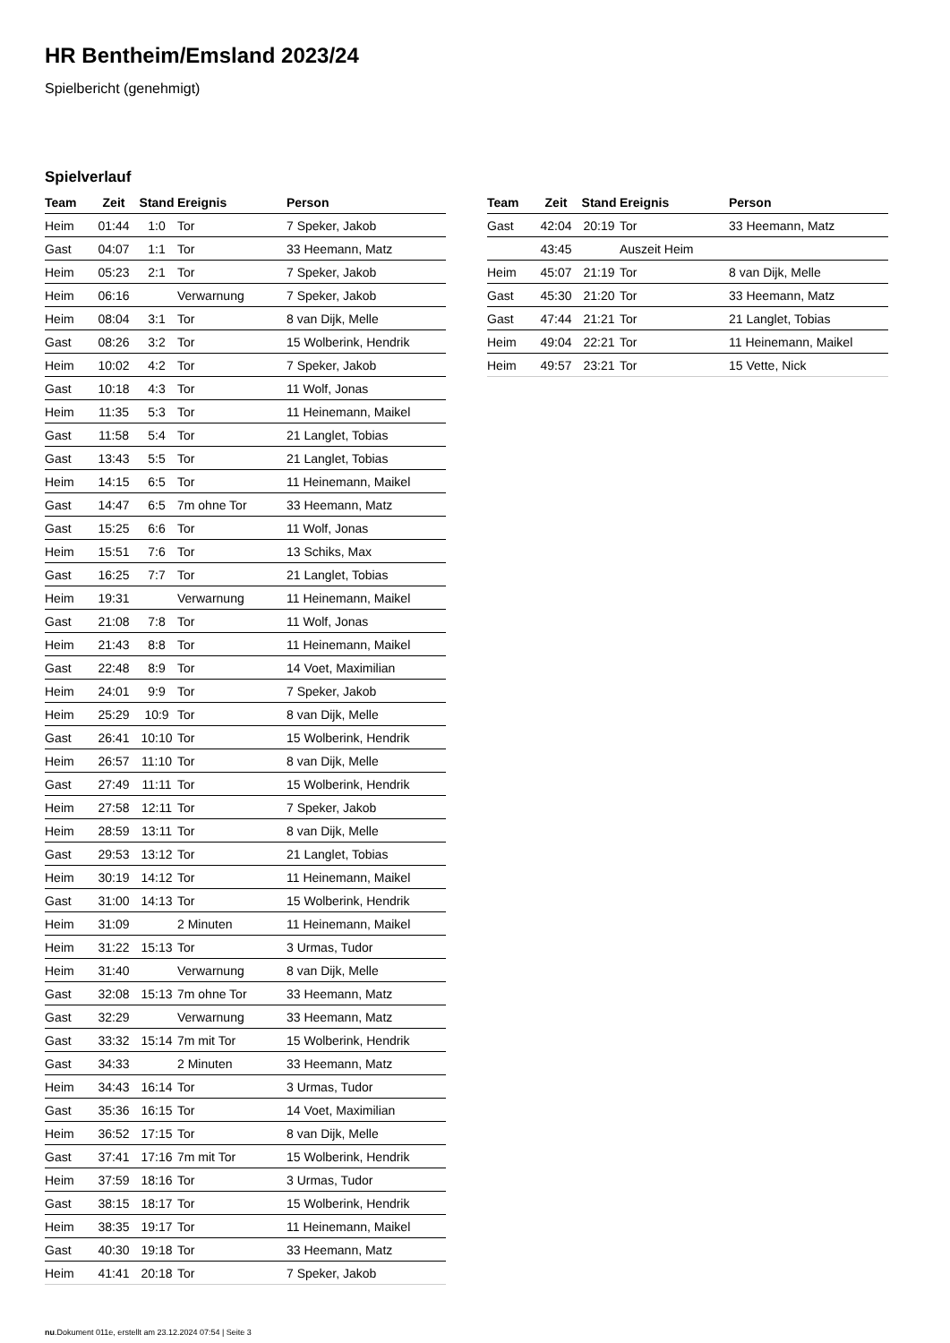HR Bentheim/Emsland 2023/24
Spielbericht (genehmigt)
Spielverlauf
| Team | Zeit | Stand | Ereignis | Person |
| --- | --- | --- | --- | --- |
| Heim | 01:44 | 1:0 | Tor | 7 Speker, Jakob |
| Gast | 04:07 | 1:1 | Tor | 33 Heemann, Matz |
| Heim | 05:23 | 2:1 | Tor | 7 Speker, Jakob |
| Heim | 06:16 | | Verwarnung | 7 Speker, Jakob |
| Heim | 08:04 | 3:1 | Tor | 8 van Dijk, Melle |
| Gast | 08:26 | 3:2 | Tor | 15 Wolberink, Hendrik |
| Heim | 10:02 | 4:2 | Tor | 7 Speker, Jakob |
| Gast | 10:18 | 4:3 | Tor | 11 Wolf, Jonas |
| Heim | 11:35 | 5:3 | Tor | 11 Heinemann, Maikel |
| Gast | 11:58 | 5:4 | Tor | 21 Langlet, Tobias |
| Gast | 13:43 | 5:5 | Tor | 21 Langlet, Tobias |
| Heim | 14:15 | 6:5 | Tor | 11 Heinemann, Maikel |
| Gast | 14:47 | 6:5 | 7m ohne Tor | 33 Heemann, Matz |
| Gast | 15:25 | 6:6 | Tor | 11 Wolf, Jonas |
| Heim | 15:51 | 7:6 | Tor | 13 Schiks, Max |
| Gast | 16:25 | 7:7 | Tor | 21 Langlet, Tobias |
| Heim | 19:31 | | Verwarnung | 11 Heinemann, Maikel |
| Gast | 21:08 | 7:8 | Tor | 11 Wolf, Jonas |
| Heim | 21:43 | 8:8 | Tor | 11 Heinemann, Maikel |
| Gast | 22:48 | 8:9 | Tor | 14 Voet, Maximilian |
| Heim | 24:01 | 9:9 | Tor | 7 Speker, Jakob |
| Heim | 25:29 | 10:9 | Tor | 8 van Dijk, Melle |
| Gast | 26:41 | 10:10 | Tor | 15 Wolberink, Hendrik |
| Heim | 26:57 | 11:10 | Tor | 8 van Dijk, Melle |
| Gast | 27:49 | 11:11 | Tor | 15 Wolberink, Hendrik |
| Heim | 27:58 | 12:11 | Tor | 7 Speker, Jakob |
| Heim | 28:59 | 13:11 | Tor | 8 van Dijk, Melle |
| Gast | 29:53 | 13:12 | Tor | 21 Langlet, Tobias |
| Heim | 30:19 | 14:12 | Tor | 11 Heinemann, Maikel |
| Gast | 31:00 | 14:13 | Tor | 15 Wolberink, Hendrik |
| Heim | 31:09 | | 2 Minuten | 11 Heinemann, Maikel |
| Heim | 31:22 | 15:13 | Tor | 3 Urmas, Tudor |
| Heim | 31:40 | | Verwarnung | 8 van Dijk, Melle |
| Gast | 32:08 | 15:13 | 7m ohne Tor | 33 Heemann, Matz |
| Gast | 32:29 | | Verwarnung | 33 Heemann, Matz |
| Gast | 33:32 | 15:14 | 7m mit Tor | 15 Wolberink, Hendrik |
| Gast | 34:33 | | 2 Minuten | 33 Heemann, Matz |
| Heim | 34:43 | 16:14 | Tor | 3 Urmas, Tudor |
| Gast | 35:36 | 16:15 | Tor | 14 Voet, Maximilian |
| Heim | 36:52 | 17:15 | Tor | 8 van Dijk, Melle |
| Gast | 37:41 | 17:16 | 7m mit Tor | 15 Wolberink, Hendrik |
| Heim | 37:59 | 18:16 | Tor | 3 Urmas, Tudor |
| Gast | 38:15 | 18:17 | Tor | 15 Wolberink, Hendrik |
| Heim | 38:35 | 19:17 | Tor | 11 Heinemann, Maikel |
| Gast | 40:30 | 19:18 | Tor | 33 Heemann, Matz |
| Heim | 41:41 | 20:18 | Tor | 7 Speker, Jakob |
| Team | Zeit | Stand | Ereignis | Person |
| --- | --- | --- | --- | --- |
| Gast | 42:04 | 20:19 | Tor | 33 Heemann, Matz |
| | 43:45 | | Auszeit Heim | |
| Heim | 45:07 | 21:19 | Tor | 8 van Dijk, Melle |
| Gast | 45:30 | 21:20 | Tor | 33 Heemann, Matz |
| Gast | 47:44 | 21:21 | Tor | 21 Langlet, Tobias |
| Heim | 49:04 | 22:21 | Tor | 11 Heinemann, Maikel |
| Heim | 49:57 | 23:21 | Tor | 15 Vette, Nick |
nu.Dokument 011e, erstellt am 23.12.2024 07:54 | Seite 3